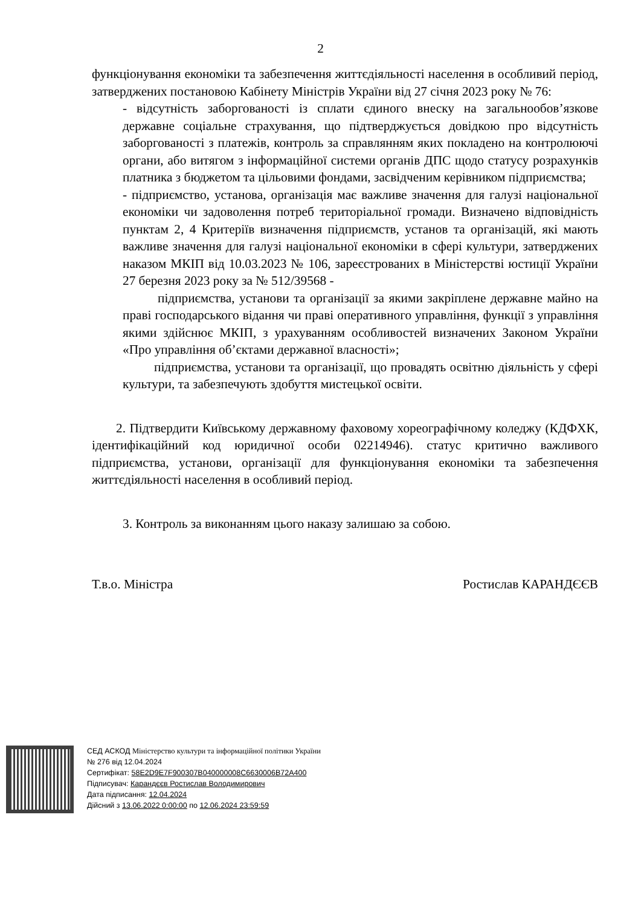2
функціонування економіки та забезпечення життєдіяльності населення в особливий період, затверджених постановою Кабінету Міністрів України від 27 січня 2023 року № 76:
- відсутність заборгованості із сплати єдиного внеску на загальнообов’язкове державне соціальне страхування, що підтверджується довідкою про відсутність заборгованості з платежів, контроль за справлянням яких покладено на контролюючі органи, або витягом з інформаційної системи органів ДПС щодо статусу розрахунків платника з бюджетом та цільовими фондами, засвідченим керівником підприємства;
- підприємство, установа, організація має важливе значення для галузі національної економіки чи задоволення потреб територіальної громади. Визначено відповідність пунктам 2, 4 Критеріїв визначення підприємств, установ та організацій, які мають важливе значення для галузі національної економіки в сфері культури, затверджених наказом МКІП від 10.03.2023 № 106, зареєстрованих в Міністерстві юстиції України 27 березня 2023 року за № 512/39568 -
підприємства, установи та організації за якими закріплене державне майно на праві господарського відання чи праві оперативного управління, функції з управління якими здійснює МКІП, з урахуванням особливостей визначених Законом України «Про управління об’єктами державної власності»;
підприємства, установи та організації, що провадять освітню діяльність у сфері культури, та забезпечують здобуття мистецької освіти.
2. Підтвердити Київському державному фаховому хореографічному коледжу (КДФХК, ідентифікаційний код юридичної особи 02214946). статус критично важливого підприємства, установи, організації для функціонування економіки та забезпечення життєдіяльності населення в особливий період.
3. Контроль за виконанням цього наказу залишаю за собою.
Т.в.о. Міністра Ростислав КАРАНДЄЄВ
СЕД АСКОД Міністерство культури та інформаційної політики України
№ 276 від 12.04.2024
Сертифікат: 58E2D9E7F900307B040000008C6630006B72A400
Підписувач: Карандєєв Ростислав Володимирович
Дата підписання: 12.04.2024
Дійсний з 13.06.2022 0:00:00 по 12.06.2024 23:59:59